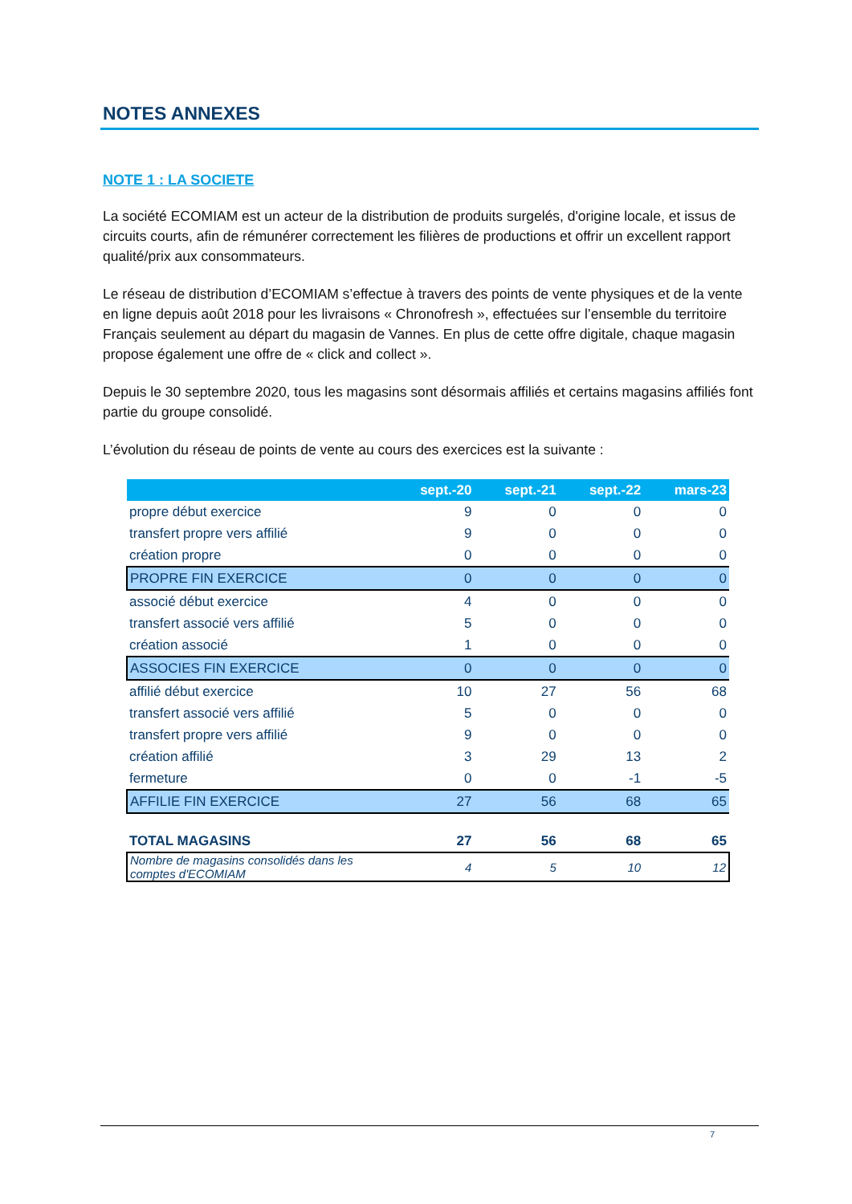NOTES ANNEXES
NOTE 1 : LA SOCIETE
La société ECOMIAM est un acteur de la distribution de produits surgelés, d'origine locale, et issus de circuits courts, afin de rémunérer correctement les filières de productions et offrir un excellent rapport qualité/prix aux consommateurs.
Le réseau de distribution d’ECOMIAM s’effectue à travers des points de vente physiques et de la vente en ligne depuis août 2018 pour les livraisons « Chronofresh », effectuées sur l’ensemble du territoire Français seulement au départ du magasin de Vannes. En plus de cette offre digitale, chaque magasin propose également une offre de « click and collect ».
Depuis le 30 septembre 2020, tous les magasins sont désormais affiliés et certains magasins affiliés font partie du groupe consolidé.
L’évolution du réseau de points de vente au cours des exercices est la suivante :
| | sept.-20 | sept.-21 | sept.-22 | mars-23 |
| --- | --- | --- | --- | --- |
| propre début exercice | 9 | 0 | 0 | 0 |
| transfert propre vers affilié | 9 | 0 | 0 | 0 |
| création propre | 0 | 0 | 0 | 0 |
| PROPRE FIN EXERCICE | 0 | 0 | 0 | 0 |
| associé début exercice | 4 | 0 | 0 | 0 |
| transfert associé vers affilié | 5 | 0 | 0 | 0 |
| création associé | 1 | 0 | 0 | 0 |
| ASSOCIES FIN EXERCICE | 0 | 0 | 0 | 0 |
| affilié début exercice | 10 | 27 | 56 | 68 |
| transfert associé vers affilié | 5 | 0 | 0 | 0 |
| transfert propre vers affilié | 9 | 0 | 0 | 0 |
| création affilié | 3 | 29 | 13 | 2 |
| fermeture | 0 | 0 | -1 | -5 |
| AFFILIE FIN EXERCICE | 27 | 56 | 68 | 65 |
| TOTAL MAGASINS | 27 | 56 | 68 | 65 |
| Nombre de magasins consolidés dans les comptes d'ECOMIAM | 4 | 5 | 10 | 12 |
7